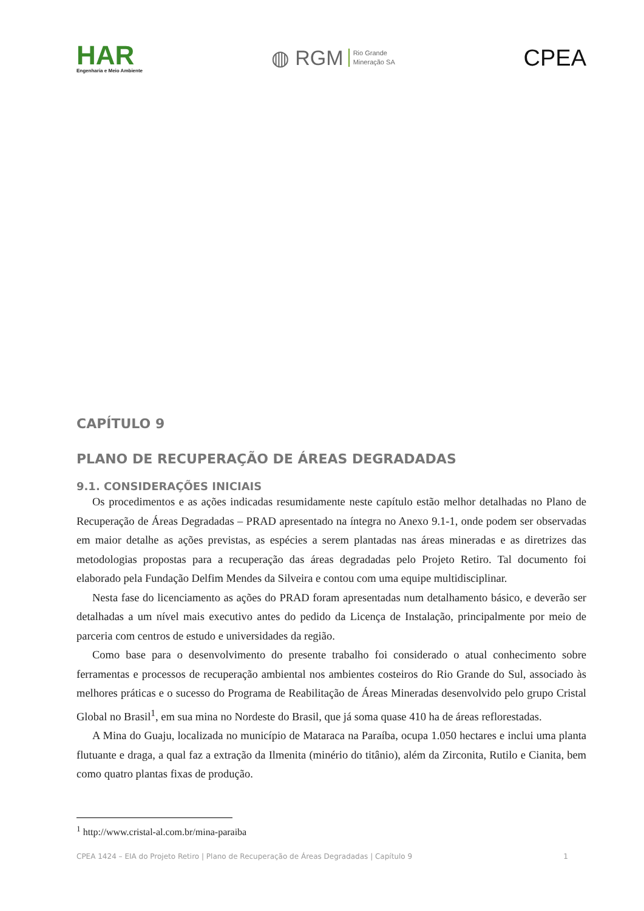HAR
Engenharia e Meio Ambiente
◍ RGM Rio Grande
Mineração SA
CPEA
CAPÍTULO 9
PLANO DE RECUPERAÇÃO DE ÁREAS DEGRADADAS
9.1. CONSIDERAÇÕES INICIAIS
Os procedimentos e as ações indicadas resumidamente neste capítulo estão melhor detalhadas no Plano de Recuperação de Áreas Degradadas – PRAD apresentado na íntegra no Anexo 9.1-1, onde podem ser observadas em maior detalhe as ações previstas, as espécies a serem plantadas nas áreas mineradas e as diretrizes das metodologias propostas para a recuperação das áreas degradadas pelo Projeto Retiro. Tal documento foi elaborado pela Fundação Delfim Mendes da Silveira e contou com uma equipe multidisciplinar.
Nesta fase do licenciamento as ações do PRAD foram apresentadas num detalhamento básico, e deverão ser detalhadas a um nível mais executivo antes do pedido da Licença de Instalação, principalmente por meio de parceria com centros de estudo e universidades da região.
Como base para o desenvolvimento do presente trabalho foi considerado o atual conhecimento sobre ferramentas e processos de recuperação ambiental nos ambientes costeiros do Rio Grande do Sul, associado às melhores práticas e o sucesso do Programa de Reabilitação de Áreas Mineradas desenvolvido pelo grupo Cristal Global no Brasil<sup>1</sup>, em sua mina no Nordeste do Brasil, que já soma quase 410 ha de áreas reflorestadas.
A Mina do Guaju, localizada no município de Mataraca na Paraíba, ocupa 1.050 hectares e inclui uma planta flutuante e draga, a qual faz a extração da Ilmenita (minério do titânio), além da Zirconita, Rutilo e Cianita, bem como quatro plantas fixas de produção.
<sup>1</sup> http://www.cristal-al.com.br/mina-paraiba
CPEA 1424 – EIA do Projeto Retiro | Plano de Recuperação de Áreas Degradadas | Capítulo 9 1